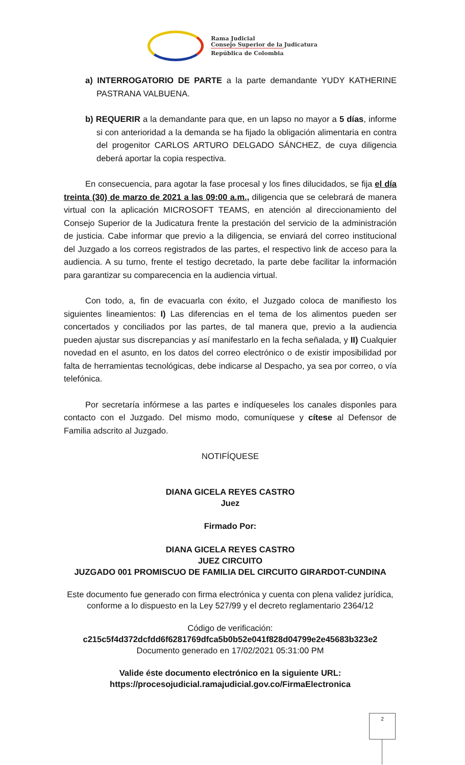Rama Judicial
Consejo Superior de la Judicatura
República de Colombia
a) INTERROGATORIO DE PARTE a la parte demandante YUDY KATHERINE PASTRANA VALBUENA.
b) REQUERIR a la demandante para que, en un lapso no mayor a 5 días, informe si con anterioridad a la demanda se ha fijado la obligación alimentaria en contra del progenitor CARLOS ARTURO DELGADO SÁNCHEZ, de cuya diligencia deberá aportar la copia respectiva.
En consecuencia, para agotar la fase procesal y los fines dilucidados, se fija el día treinta (30) de marzo de 2021 a las 09:00 a.m., diligencia que se celebrará de manera virtual con la aplicación MICROSOFT TEAMS, en atención al direccionamiento del Consejo Superior de la Judicatura frente la prestación del servicio de la administración de justicia. Cabe informar que previo a la diligencia, se enviará del correo institucional del Juzgado a los correos registrados de las partes, el respectivo link de acceso para la audiencia. A su turno, frente el testigo decretado, la parte debe facilitar la información para garantizar su comparecencia en la audiencia virtual.
Con todo, a, fin de evacuarla con éxito, el Juzgado coloca de manifiesto los siguientes lineamientos: I) Las diferencias en el tema de los alimentos pueden ser concertados y conciliados por las partes, de tal manera que, previo a la audiencia pueden ajustar sus discrepancias y así manifestarlo en la fecha señalada, y II) Cualquier novedad en el asunto, en los datos del correo electrónico o de existir imposibilidad por falta de herramientas tecnológicas, debe indicarse al Despacho, ya sea por correo, o vía telefónica.
Por secretaría infórmese a las partes e indíqueseles los canales disponles para contacto con el Juzgado. Del mismo modo, comuníquese y cítese al Defensor de Familia adscrito al Juzgado.
NOTIFÍQUESE
DIANA GICELA REYES CASTRO
Juez
Firmado Por:
DIANA GICELA REYES CASTRO
JUEZ CIRCUITO
JUZGADO 001 PROMISCUO DE FAMILIA DEL CIRCUITO GIRARDOT-CUNDINA
Este documento fue generado con firma electrónica y cuenta con plena validez jurídica,
conforme a lo dispuesto en la Ley 527/99 y el decreto reglamentario 2364/12
Código de verificación:
c215c5f4d372dcfdd6f6281769dfca5b0b52e041f828d04799e2e45683b323e2
Documento generado en 17/02/2021 05:31:00 PM
Valide éste documento electrónico en la siguiente URL:
https://procesojudicial.ramajudicial.gov.co/FirmaElectronica
2